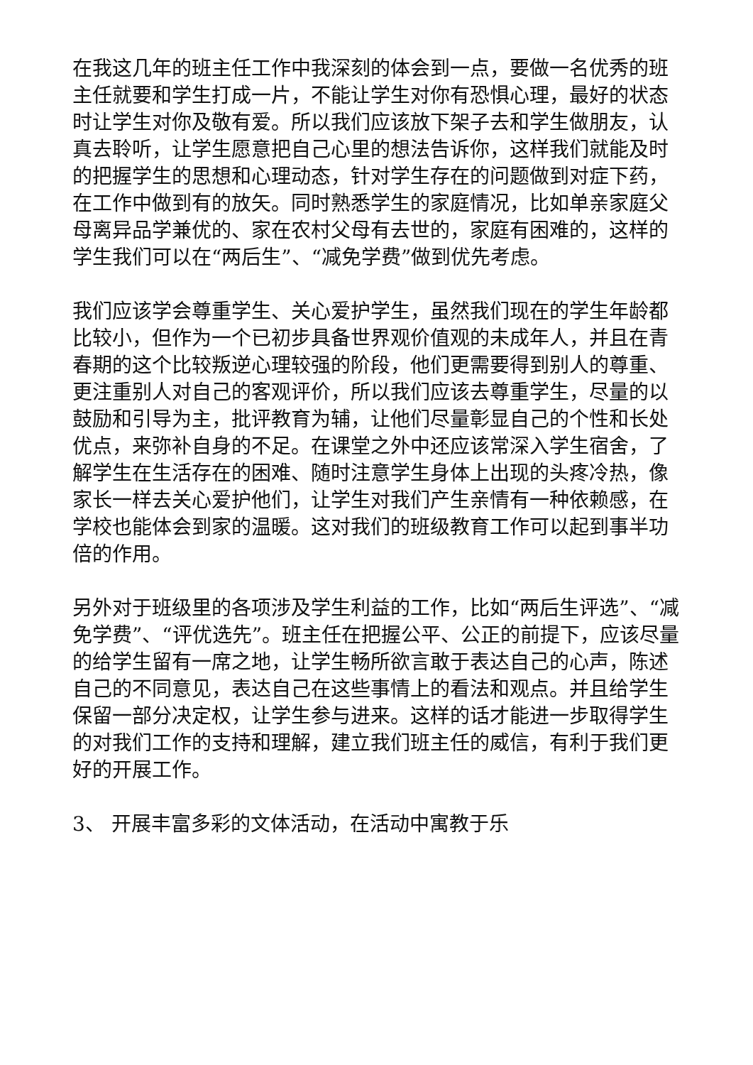在我这几年的班主任工作中我深刻的体会到一点，要做一名优秀的班主任就要和学生打成一片，不能让学生对你有恐惧心理，最好的状态时让学生对你及敬有爱。所以我们应该放下架子去和学生做朋友，认真去聆听，让学生愿意把自己心里的想法告诉你，这样我们就能及时的把握学生的思想和心理动态，针对学生存在的问题做到对症下药，在工作中做到有的放矢。同时熟悉学生的家庭情况，比如单亲家庭父母离异品学兼优的、家在农村父母有去世的，家庭有困难的，这样的学生我们可以在“两后生”、“减免学费”做到优先考虑。
我们应该学会尊重学生、关心爱护学生，虽然我们现在的学生年龄都比较小，但作为一个已初步具备世界观价值观的未成年人，并且在青春期的这个比较叛逆心理较强的阶段，他们更需要得到别人的尊重、更注重别人对自己的客观评价，所以我们应该去尊重学生，尽量的以鼓励和引导为主，批评教育为辅，让他们尽量彰显自己的个性和长处优点，来弥补自身的不足。在课堂之外中还应该常深入学生宿舍，了解学生在生活存在的困难、随时注意学生身体上出现的头疼冷热，像家长一样去关心爱护他们，让学生对我们产生亲情有一种依赖感，在学校也能体会到家的温暖。这对我们的班级教育工作可以起到事半功倍的作用。
另外对于班级里的各项涉及学生利益的工作，比如“两后生评选”、“减免学费”、“评优选先”。班主任在把握公平、公正的前提下，应该尽量的给学生留有一席之地，让学生畅所欲言敢于表达自己的心声，陈述自己的不同意见，表达自己在这些事情上的看法和观点。并且给学生保留一部分决定权，让学生参与进来。这样的话才能进一步取得学生的对我们工作的支持和理解，建立我们班主任的威信，有利于我们更好的开展工作。
3、 开展丰富多彩的文体活动，在活动中寓教于乐